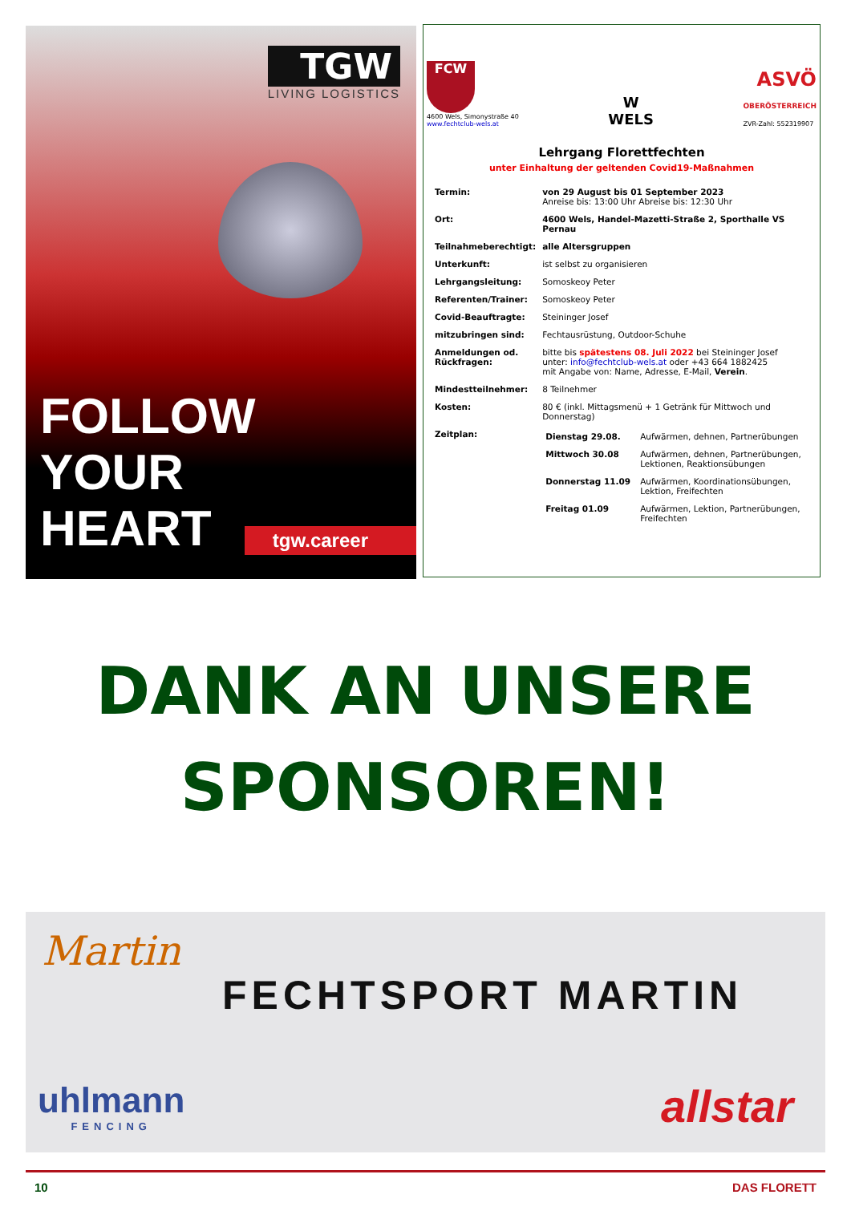TGW
LIVING LOGISTICS
FOLLOW
YOUR
HEART
tgw.career
FCW
4600 Wels, Simonystraße 40
www.fechtclub-wels.at
W
WELS
ASVÖ
OBERÖSTERREICH
ZVR-Zahl: 552319907
Lehrgang Florettfechten
unter Einhaltung der geltenden Covid19-Maßnahmen
| Termin: | von 29 August bis 01 September 2023 Anreise bis: 13:00 Uhr Abreise bis: 12:30 Uhr |
| Ort: | 4600 Wels, Handel-Mazetti-Straße 2, Sporthalle VS Pernau |
| Teilnahmeberechtigt: | alle Altersgruppen |
| Unterkunft: | ist selbst zu organisieren |
| Lehrgangsleitung: | Somoskeoy Peter |
| Referenten/Trainer: | Somoskeoy Peter |
| Covid-Beauftragte: | Steininger Josef |
| mitzubringen sind: | Fechtausrüstung, Outdoor-Schuhe |
| Anmeldungen od. Rückfragen: | bitte bis spätestens 08. Juli 2022 bei Steininger Josef unter: info@fechtclub-wels.at oder +43 664 1882425 mit Angabe von: Name, Adresse, E-Mail, Verein . |
| Mindestteilnehmer: | 8 Teilnehmer |
| Kosten: | 80 € (inkl. Mittagsmenü + 1 Getränk für Mittwoch und Donnerstag) |
| Zeitplan: | / Dienstag 29.08. / Aufwärmen, dehnen, Partnerübungen / / Mittwoch 30.08 / Aufwärmen, dehnen, Partnerübungen, Lektionen, Reaktionsübungen / / Donnerstag 11.09 / Aufwärmen, Koordinationsübungen, Lektion, Freifechten / / Freitag 01.09 / Aufwärmen, Lektion, Partnerübungen, Freifechten / |
DANK AN UNSERE
SPONSOREN!
Martin
FECHTSPORT MARTIN
uhlmann
FENCING
allstar
10 DAS FLORETT